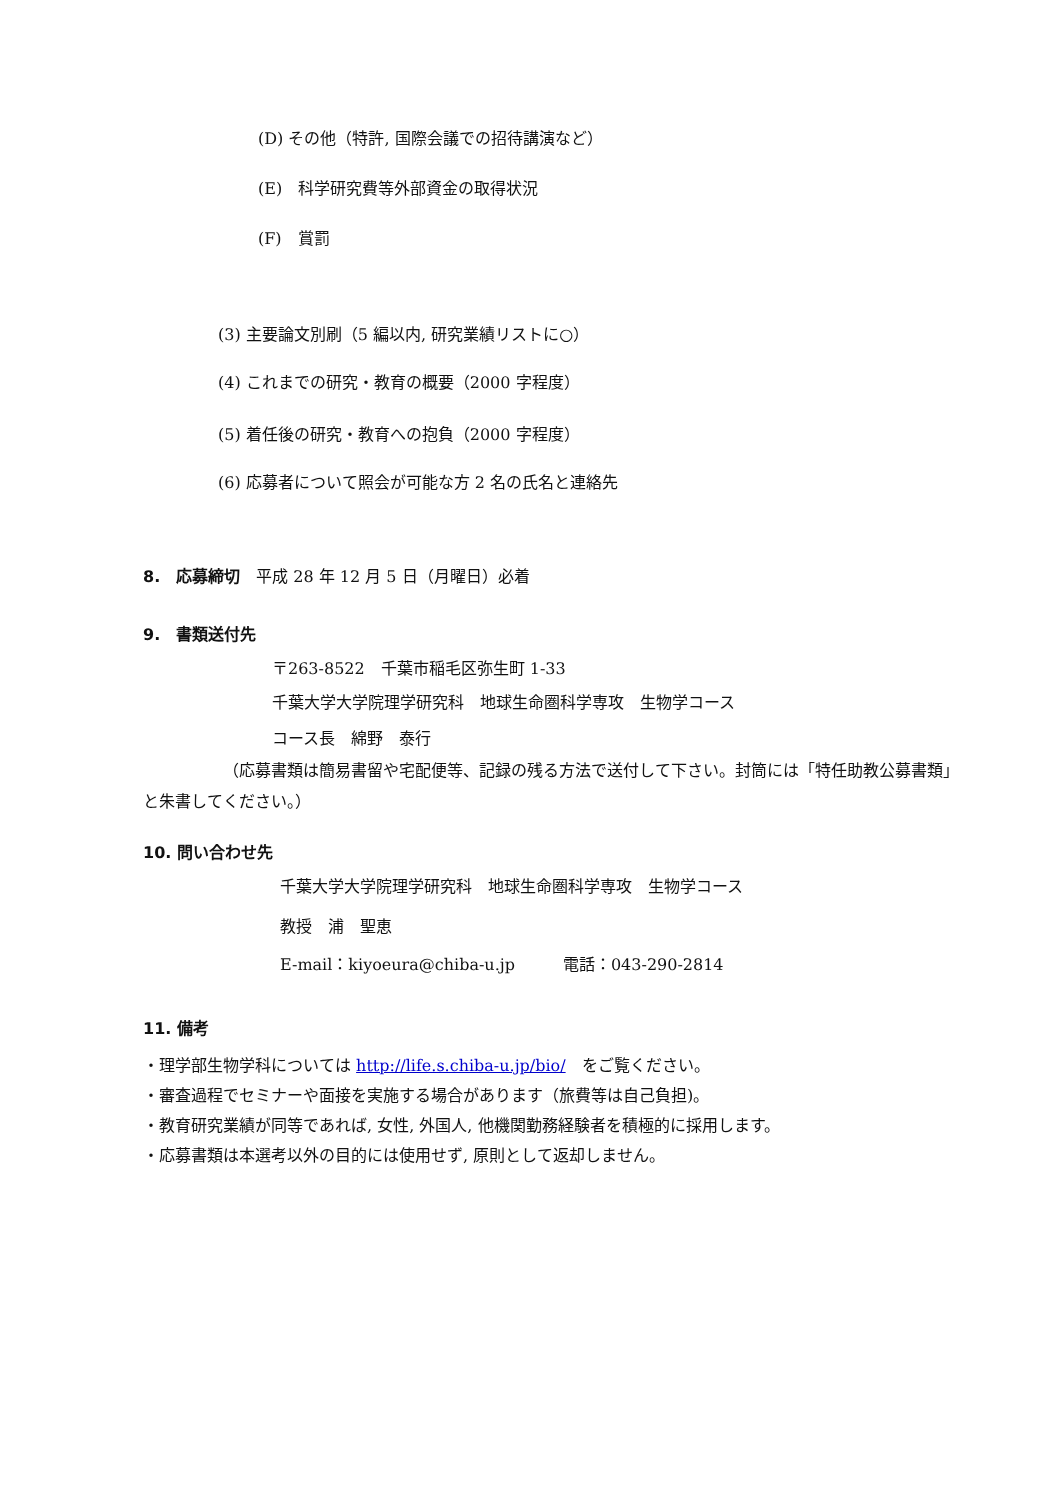(D) その他（特許, 国際会議での招待講演など）
(E)　科学研究費等外部資金の取得状況
(F)　賞罰
(3) 主要論文別刷（5 編以内, 研究業績リストに○）
(4) これまでの研究・教育の概要（2000 字程度）
(5) 着任後の研究・教育への抱負（2000 字程度）
(6) 応募者について照会が可能な方 2 名の氏名と連絡先
8.　応募締切　平成 28 年 12 月 5 日（月曜日）必着
9.　書類送付先
〒263-8522　千葉市稲毛区弥生町 1-33
千葉大学大学院理学研究科　地球生命圏科学専攻　生物学コース
コース長　綿野　泰行
（応募書類は簡易書留や宅配便等、記録の残る方法で送付して下さい。封筒には「特任助教公募書類」と朱書してください。）
10. 問い合わせ先
千葉大学大学院理学研究科　地球生命圏科学専攻　生物学コース
教授　浦　聖恵
E-mail：kiyoeura@chiba-u.jp　　　電話：043-290-2814
11. 備考
・理学部生物学科については http://life.s.chiba-u.jp/bio/　をご覧ください。
・審査過程でセミナーや面接を実施する場合があります（旅費等は自己負担)。
・教育研究業績が同等であれば, 女性, 外国人, 他機関勤務経験者を積極的に採用します。
・応募書類は本選考以外の目的には使用せず, 原則として返却しません。